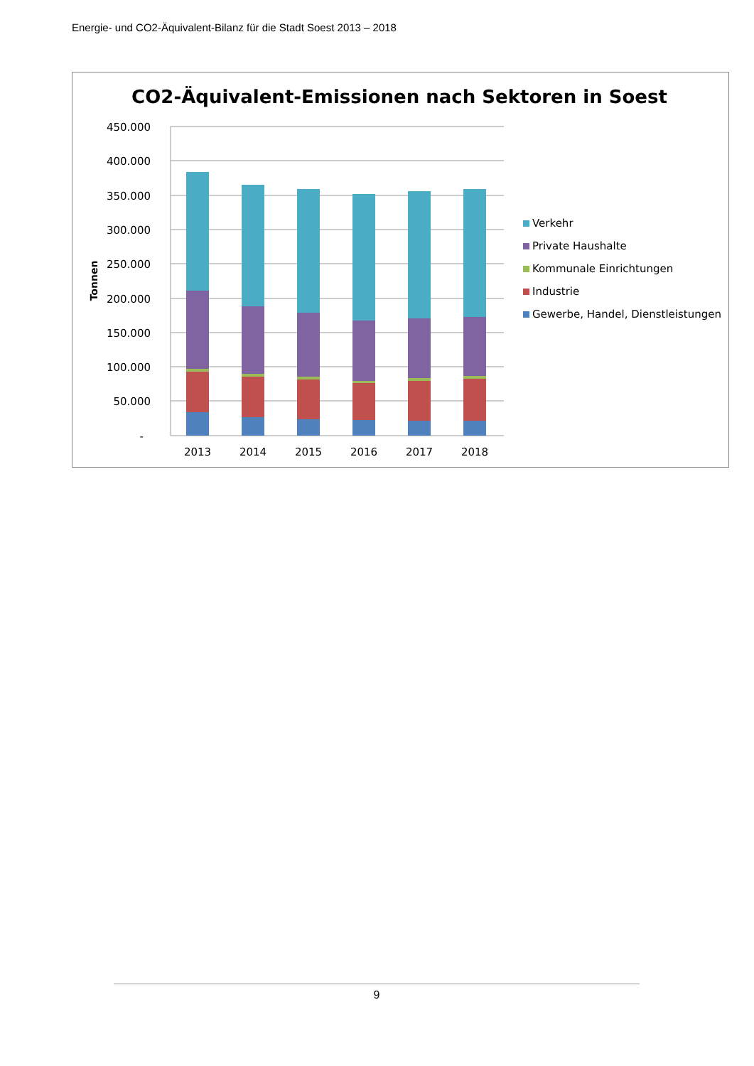Energie- und CO2-Äquivalent-Bilanz für die Stadt Soest 2013 – 2018
CO2-Äquivalent-Emissionen nach Sektoren in Soest
450.000
400.000
350.000
300.000
250.000
200.000
150.000
100.000
50.000
-
Tonnen
2013
2014
2015
2016
2017
2018
Verkehr
Private Haushalte
Kommunale Einrichtungen
Industrie
Gewerbe, Handel, Dienstleistungen
9